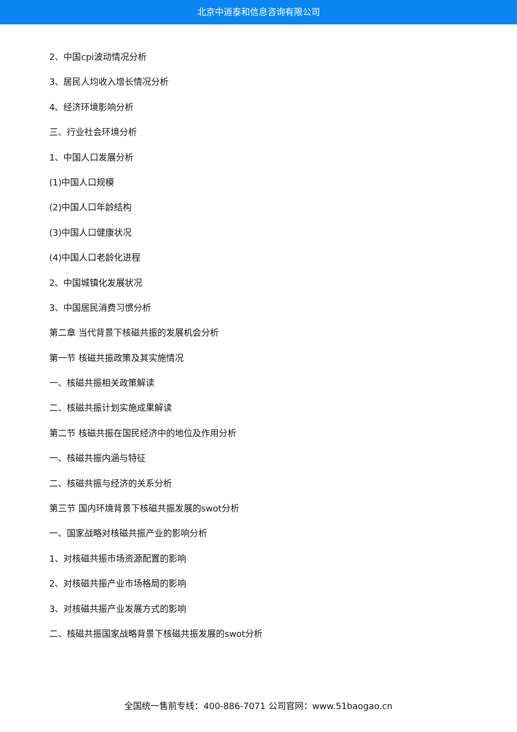北京中道泰和信息咨询有限公司
2、中国cpi波动情况分析
3、居民人均收入增长情况分析
4、经济环境影响分析
三、行业社会环境分析
1、中国人口发展分析
(1)中国人口规模
(2)中国人口年龄结构
(3)中国人口健康状况
(4)中国人口老龄化进程
2、中国城镇化发展状况
3、中国居民消费习惯分析
第二章 当代背景下核磁共振的发展机会分析
第一节 核磁共振政策及其实施情况
一、核磁共振相关政策解读
二、核磁共振计划实施成果解读
第二节 核磁共振在国民经济中的地位及作用分析
一、核磁共振内涵与特征
二、核磁共振与经济的关系分析
第三节 国内环境背景下核磁共振发展的swot分析
一、国家战略对核磁共振产业的影响分析
1、对核磁共振市场资源配置的影响
2、对核磁共振产业市场格局的影响
3、对核磁共振产业发展方式的影响
二、核磁共振国家战略背景下核磁共振发展的swot分析
全国统一售前专线：400-886-7071 公司官网：www.51baogao.cn